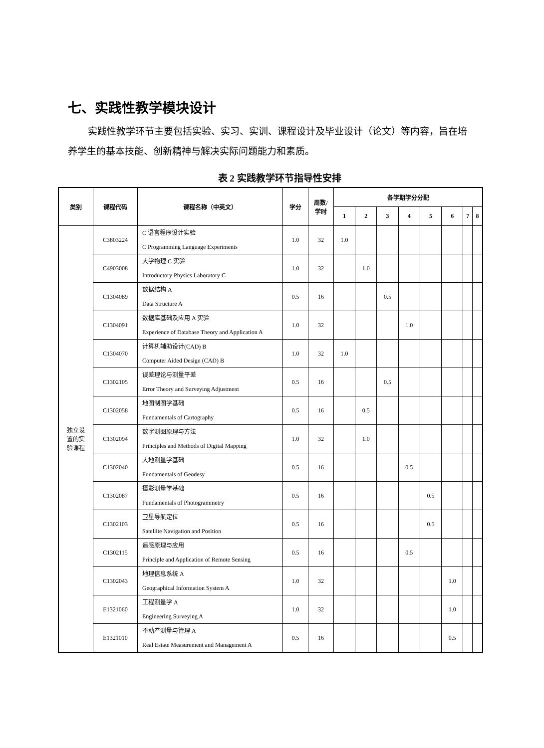七、实践性教学模块设计
实践性教学环节主要包括实验、实习、实训、课程设计及毕业设计（论文）等内容，旨在培养学生的基本技能、创新精神与解决实际问题能力和素质。
表 2 实践教学环节指导性安排
| 类别 | 课程代码 | 课程名称（中英文） | 学分 | 周数/ 学时 | 各学期学分分配 | | | | | | | |
| --- | --- | --- | --- | --- | --- | --- | --- | --- | --- | --- | --- | --- |
| | | | | | 1 | 2 | 3 | 4 | 5 | 6 | 7 | 8 |
| 独立设 置的实 验课程 | C3803224 | C 语言程序设计实验 C Programming Language Experiments | 1.0 | 32 | 1.0 | | | | | | | |
| | C4903008 | 大学物理 C 实验 Introductory Physics Laboratory C | 1.0 | 32 | | 1.0 | | | | | | |
| | C1304089 | 数据结构 A Data Structure A | 0.5 | 16 | | | 0.5 | | | | | |
| | C1304091 | 数据库基础及应用 A 实验 Experience of Database Theory and Application A | 1.0 | 32 | | | | 1.0 | | | | |
| | C1304070 | 计算机辅助设计(CAD) B Computer Aided Design (CAD) B | 1.0 | 32 | 1.0 | | | | | | | |
| | C1302105 | 误差理论与测量平差 Error Theory and Surveying Adjustment | 0.5 | 16 | | | 0.5 | | | | | |
| | C1302058 | 地图制图学基础 Fundamentals of Cartography | 0.5 | 16 | | 0.5 | | | | | | |
| | C1302094 | 数字测图原理与方法 Principles and Methods of Digital Mapping | 1.0 | 32 | | 1.0 | | | | | | |
| | C1302040 | 大地测量学基础 Fundamentals of Geodesy | 0.5 | 16 | | | | 0.5 | | | | |
| | C1302087 | 摄影测量学基础 Fundamentals of Photogrammetry | 0.5 | 16 | | | | | 0.5 | | | |
| | C1302103 | 卫星导航定位 Satellite Navigation and Position | 0.5 | 16 | | | | | 0.5 | | | |
| | C1302115 | 遥感原理与应用 Principle and Application of Remote Sensing | 0.5 | 16 | | | | 0.5 | | | | |
| | C1302043 | 地理信息系统 A Geographical Information System A | 1.0 | 32 | | | | | | 1.0 | | |
| | E1321060 | 工程测量学 A Engineering Surveying A | 1.0 | 32 | | | | | | 1.0 | | |
| | E1321010 | 不动产测量与管理 A Real Estate Measurement and Management A | 0.5 | 16 | | | | | | 0.5 | | |